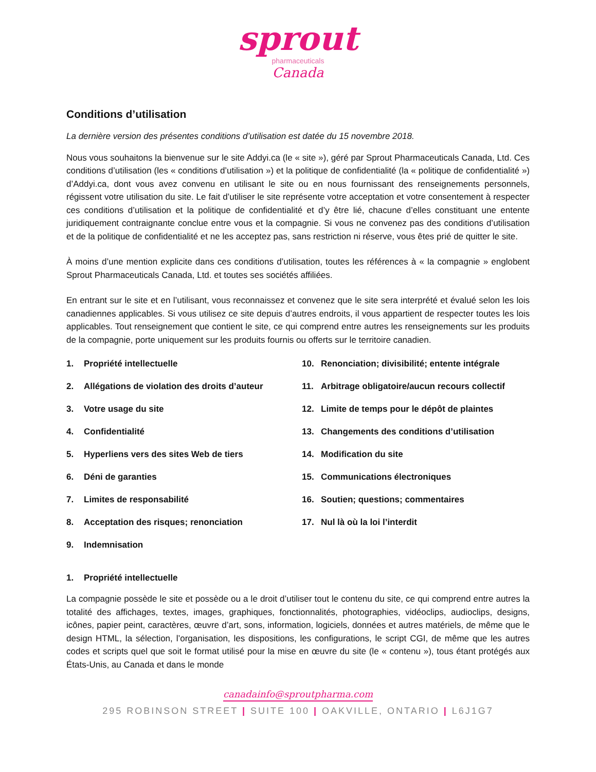sprout
pharmaceuticals
Canada
Conditions d’utilisation
La dernière version des présentes conditions d’utilisation est datée du 15 novembre 2018.
Nous vous souhaitons la bienvenue sur le site Addyi.ca (le « site »), géré par Sprout Pharmaceuticals Canada, Ltd. Ces conditions d’utilisation (les « conditions d’utilisation ») et la politique de confidentialité (la « politique de confidentialité ») d’Addyi.ca, dont vous avez convenu en utilisant le site ou en nous fournissant des renseignements personnels, régissent votre utilisation du site. Le fait d’utiliser le site représente votre acceptation et votre consentement à respecter ces conditions d’utilisation et la politique de confidentialité et d’y être lié, chacune d’elles constituant une entente juridiquement contraignante conclue entre vous et la compagnie. Si vous ne convenez pas des conditions d’utilisation et de la politique de confidentialité et ne les acceptez pas, sans restriction ni réserve, vous êtes prié de quitter le site.
À moins d’une mention explicite dans ces conditions d’utilisation, toutes les références à « la compagnie » englobent Sprout Pharmaceuticals Canada, Ltd. et toutes ses sociétés affiliées.
En entrant sur le site et en l’utilisant, vous reconnaissez et convenez que le site sera interprété et évalué selon les lois canadiennes applicables. Si vous utilisez ce site depuis d’autres endroits, il vous appartient de respecter toutes les lois applicables. Tout renseignement que contient le site, ce qui comprend entre autres les renseignements sur les produits de la compagnie, porte uniquement sur les produits fournis ou offerts sur le territoire canadien.
1. Propriété intellectuelle
2. Allégations de violation des droits d’auteur
3. Votre usage du site
4. Confidentialité
5. Hyperliens vers des sites Web de tiers
6. Déni de garanties
7. Limites de responsabilité
8. Acceptation des risques; renonciation
9. Indemnisation
10. Renonciation; divisibilité; entente intégrale
11. Arbitrage obligatoire/aucun recours collectif
12. Limite de temps pour le dépôt de plaintes
13. Changements des conditions d’utilisation
14. Modification du site
15. Communications électroniques
16. Soutien; questions; commentaires
17. Nul là où la loi l’interdit
1. Propriété intellectuelle
La compagnie possède le site et possède ou a le droit d’utiliser tout le contenu du site, ce qui comprend entre autres la totalité des affichages, textes, images, graphiques, fonctionnalités, photographies, vidéoclips, audioclips, designs, icônes, papier peint, caractères, œuvre d’art, sons, information, logiciels, données et autres matériels, de même que le design HTML, la sélection, l’organisation, les dispositions, les configurations, le script CGI, de même que les autres codes et scripts quel que soit le format utilisé pour la mise en œuvre du site (le « contenu »), tous étant protégés aux États-Unis, au Canada et dans le monde
canadainfo@sproutpharma.com
295 ROBINSON STREET | SUITE 100 | OAKVILLE, ONTARIO | L6J1G7